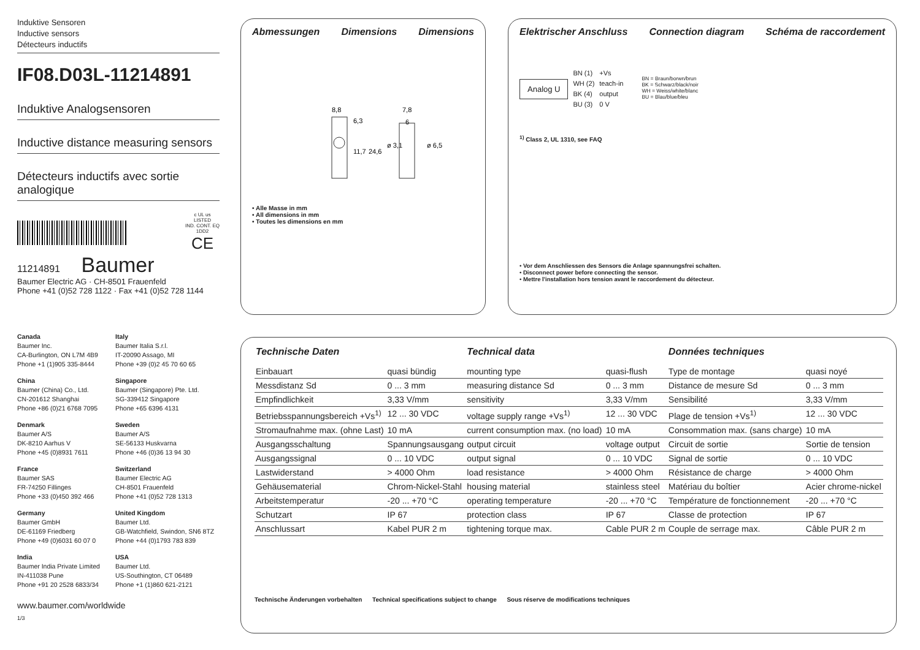Induktive Sensoren
Inductive sensors
Détecteurs inductifs
IF08.D03L-11214891
Induktive Analogsensoren
Inductive distance measuring sensors
Détecteurs inductifs avec sortie analogique
c UL us
LISTED
IND. CONT. EQ
1DD2
CE
11214891 Baumer
Baumer Electric AG · CH-8501 Frauenfeld
Phone +41 (0)52 728 1122 · Fax +41 (0)52 728 1144
Canada
Baumer Inc.
CA-Burlington, ON L7M 4B9
Phone +1 (1)905 335-8444
Italy
Baumer Italia S.r.l.
IT-20090 Assago, MI
Phone +39 (0)2 45 70 60 65
China
Baumer (China) Co., Ltd.
CN-201612 Shanghai
Phone +86 (0)21 6768 7095
Singapore
Baumer (Singapore) Pte. Ltd.
SG-339412 Singapore
Phone +65 6396 4131
Denmark
Baumer A/S
DK-8210 Aarhus V
Phone +45 (0)8931 7611
Sweden
Baumer A/S
SE-56133 Huskvarna
Phone +46 (0)36 13 94 30
France
Baumer SAS
FR-74250 Fillinges
Phone +33 (0)450 392 466
Switzerland
Baumer Electric AG
CH-8501 Frauenfeld
Phone +41 (0)52 728 1313
Germany
Baumer GmbH
DE-61169 Friedberg
Phone +49 (0)6031 60 07 0
United Kingdom
Baumer Ltd.
GB-Watchfield, Swindon, SN6 8TZ
Phone +44 (0)1793 783 839
India
Baumer India Private Limited
IN-411038 Pune
Phone +91 20 2528 6833/34
USA
Baumer Ltd.
US-Southington, CT 06489
Phone +1 (1)860 621-2121
www.baumer.com/worldwide
1/3
Abmessungen Dimensions Dimensions
8,8
7,8
6
6,3
11,7
24,6
ø 3,1
ø 6,5
• Alle Masse in mm
• All dimensions in mm
• Toutes les dimensions en mm
Elektrischer Anschluss Connection diagram Schéma de raccordement
Analog U
BN (1)
WH (2)
BK (4)
BU (3)
+Vs
teach-in
output
0 V
BN = Braun/borwn/brun
BK = Schwarz/black/noir
WH = Weiss/white/blanc
BU = Blau/blue/bleu
<sup>1)</sup> Class 2, UL 1310, see FAQ
• Vor dem Anschliessen des Sensors die Anlage spannungsfrei schalten.
• Disconnect power before connecting the sensor.
• Mettre l'installation hors tension avant le raccordement du détecteur.
| Technische Daten | | Technical data | | Données techniques | |
| --- | --- | --- | --- | --- | --- |
| Einbauart | quasi bündig | mounting type | quasi-flush | Type de montage | quasi noyé |
| Messdistanz Sd | 0 ... 3 mm | measuring distance Sd | 0 ... 3 mm | Distance de mesure Sd | 0 ... 3 mm |
| Empfindlichkeit | 3,33 V/mm | sensitivity | 3,33 V/mm | Sensibilité | 3,33 V/mm |
| Betriebsspannungsbereich +Vs<sup>1)</sup> | 12 ... 30 VDC | voltage supply range +Vs<sup>1)</sup> | 12 ... 30 VDC | Plage de tension +Vs<sup>1)</sup> | 12 ... 30 VDC |
| Stromaufnahme max. (ohne Last) | 10 mA | current consumption max. (no load) | 10 mA | Consommation max. (sans charge) | 10 mA |
| Ausgangsschaltung | Spannungsausgang | output circuit | voltage output | Circuit de sortie | Sortie de tension |
| Ausgangssignal | 0 ... 10 VDC | output signal | 0 ... 10 VDC | Signal de sortie | 0 ... 10 VDC |
| Lastwiderstand | > 4000 Ohm | load resistance | > 4000 Ohm | Résistance de charge | > 4000 Ohm |
| Gehäusematerial | Chrom-Nickel-Stahl | housing material | stainless steel | Matériau du boîtier | Acier chrome-nickel |
| Arbeitstemperatur | -20 ... +70 °C | operating temperature | -20 ... +70 °C | Température de fonctionnement | -20 ... +70 °C |
| Schutzart | IP 67 | protection class | IP 67 | Classe de protection | IP 67 |
| Anschlussart | Kabel PUR 2 m | tightening torque max. | Cable PUR 2 m | Couple de serrage max. | Câble PUR 2 m |
Technische Änderungen vorbehalten Technical specifications subject to change Sous réserve de modifications techniques